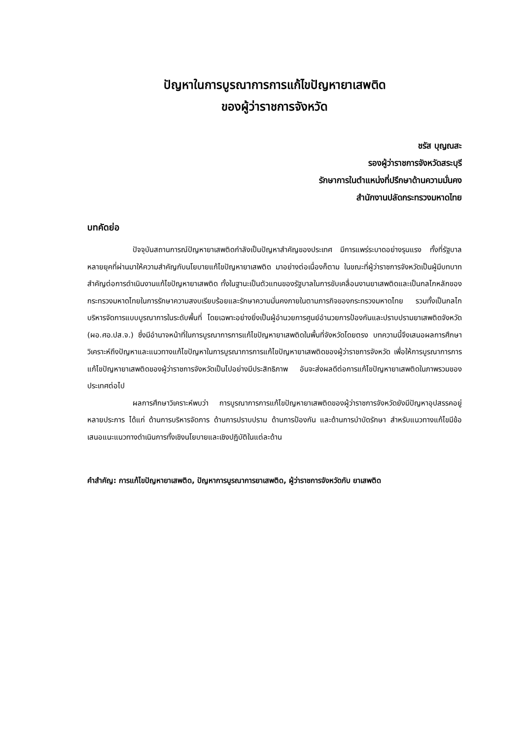ปัญหาในการบูรณาการการแก้ไขปัญหายาเสพติด
ของผู้ว่าราชการจังหวัด
ชรัส บุญณสะ
รองผู้ว่าราชการจังหวัดสระบุรี
รักษาการในตำแหน่งที่ปรึกษาด้านความมั่นคง
สำนักงานปลัดกระทรวงมหาดไทย
บทคัดย่อ
ปัจจุบันสถานการณ์ปัญหายาเสพติดกำลังเป็นปัญหาสำคัญของประเทศ มีการแพร่ระบาดอย่างรุนแรง ทั้งที่รัฐบาลหลายยุคที่ผ่านมาให้ความสำคัญกับนโยบายแก้ไขปัญหายาเสพติด มาอย่างต่อเนื่องก็ตาม ในขณะที่ผู้ว่าราชการจังหวัดเป็นผู้มีบทบาทสำคัญต่อการดำเนินงานแก้ไขปัญหายาเสพติด ทั้งในฐานะเป็นตัวแทนของรัฐบาลในการขับเคลื่อนงานยาเสพติดและเป็นกลไกหลักของกระทรวงมหาดไทยในการรักษาความสงบเรียบร้อยและรักษาความมั่นคงภายในตามภารกิจของกระทรวงมหาดไทย รวมทั้งเป็นกลไกบริหารจัดการแบบบูรณาการในระดับพื้นที่ โดยเฉพาะอย่างยิ่งเป็นผู้อำนวยการศูนย์อำนวยการป้องกันและปราบปรามยาเสพติดจังหวัด (ผอ.ศอ.ปส.จ.) ซึ่งมีอำนาจหน้าที่ในการบูรณาการการแก้ไขปัญหายาเสพติดในพื้นที่จังหวัดโดยตรง บทความนี้จึงเสนอผลการศึกษาวิเคราะห์ถึงปัญหาและแนวทางแก้ไขปัญหาในการบูรณาการการแก้ไขปัญหายาเสพติดของผู้ว่าราชการจังหวัด เพื่อให้การบูรณาการการแก้ไขปัญหายาเสพติดของผู้ว่าราชการจังหวัดเป็นไปอย่างมีประสิทธิภาพ อันจะส่งผลดีต่อการแก้ไขปัญหายาเสพติดในภาพรวมของประเทศต่อไป
ผลการศึกษาวิเคราะห์พบว่า การบูรณาการการแก้ไขปัญหายาเสพติดของผู้ว่าราชการจังหวัดยังมีปัญหาอุปสรรคอยู่หลายประการ ได้แก่ ด้านการบริหารจัดการ ด้านการปราบปราม ด้านการป้องกัน และด้านการบำบัดรักษา สำหรับแนวทางแก้ไขมีข้อเสนอแนะแนวทางดำเนินการทั้งเชิงนโยบายและเชิงปฏิบัติในแต่ละด้าน
คำสำคัญ: การแก้ไขปัญหายาเสพติด, ปัญหาการบูรณาการยาเสพติด, ผู้ว่าราชการจังหวัดกับ ยาเสพติด